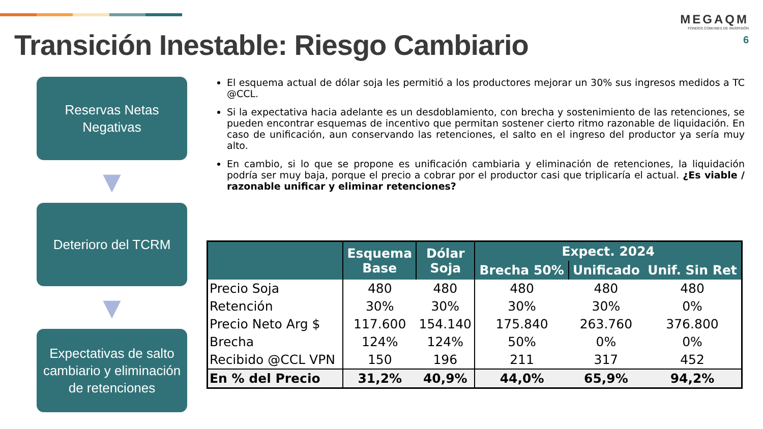Transición Inestable: Riesgo Cambiario
MEGAQM
FONDOS COMUNES DE INVERSIÓN
6
Reservas Netas Negativas
▼
Deterioro del TCRM
▼
Expectativas de salto cambiario y eliminación de retenciones
El esquema actual de dólar soja les permitió a los productores mejorar un 30% sus ingresos medidos a TC @CCL.
Si la expectativa hacia adelante es un desdoblamiento, con brecha y sostenimiento de las retenciones, se pueden encontrar esquemas de incentivo que permitan sostener cierto ritmo razonable de liquidación. En caso de unificación, aun conservando las retenciones, el salto en el ingreso del productor ya sería muy alto.
En cambio, si lo que se propone es unificación cambiaria y eliminación de retenciones, la liquidación podría ser muy baja, porque el precio a cobrar por el productor casi que triplicaría el actual. ¿Es viable / razonable unificar y eliminar retenciones?
| | Esquema Base | Dólar Soja | Expect. 2024 | | |
| --- | --- | --- | --- | --- | --- |
| | | | Brecha 50% | Unificado | Unif. Sin Ret |
| Precio Soja | 480 | 480 | 480 | 480 | 480 |
| Retención | 30% | 30% | 30% | 30% | 0% |
| Precio Neto Arg $ | 117.600 | 154.140 | 175.840 | 263.760 | 376.800 |
| Brecha | 124% | 124% | 50% | 0% | 0% |
| Recibido @CCL VPN | 150 | 196 | 211 | 317 | 452 |
| En % del Precio | 31,2% | 40,9% | 44,0% | 65,9% | 94,2% |